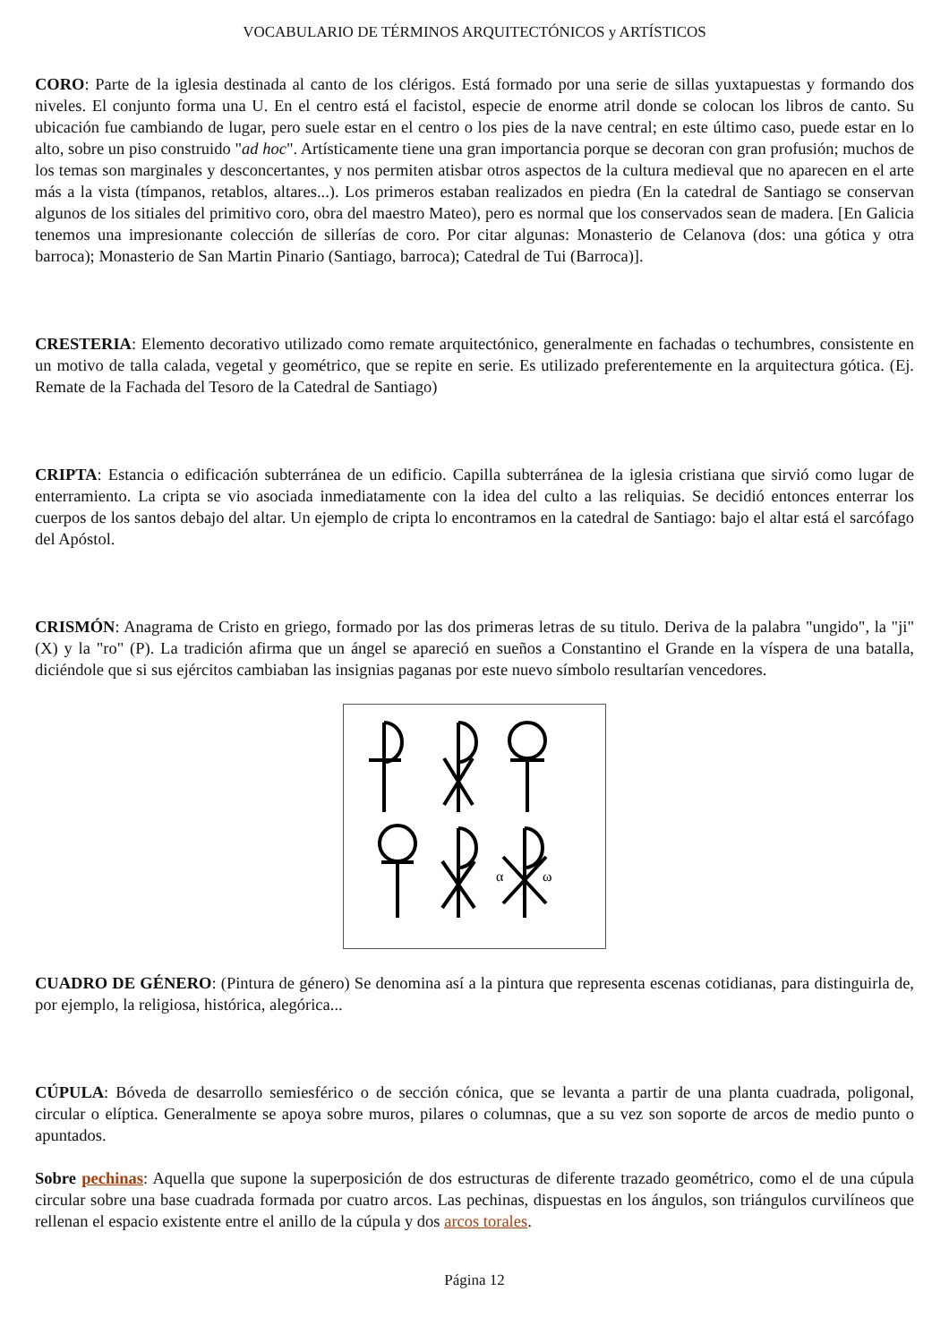VOCABULARIO DE TÉRMINOS ARQUITECTÓNICOS y ARTÍSTICOS
CORO: Parte de la iglesia destinada al canto de los clérigos. Está formado por una serie de sillas yuxtapuestas y formando dos niveles. El conjunto forma una U. En el centro está el facistol, especie de enorme atril donde se colocan los libros de canto. Su ubicación fue cambiando de lugar, pero suele estar en el centro o los pies de la nave central; en este último caso, puede estar en lo alto, sobre un piso construido "ad hoc". Artísticamente tiene una gran importancia porque se decoran con gran profusión; muchos de los temas son marginales y desconcertantes, y nos permiten atisbar otros aspectos de la cultura medieval que no aparecen en el arte más a la vista (tímpanos, retablos, altares...). Los primeros estaban realizados en piedra (En la catedral de Santiago se conservan algunos de los sitiales del primitivo coro, obra del maestro Mateo), pero es normal que los conservados sean de madera. [En Galicia tenemos una impresionante colección de sillerías de coro. Por citar algunas: Monasterio de Celanova (dos: una gótica y otra barroca); Monasterio de San Martin Pinario (Santiago, barroca); Catedral de Tui (Barroca)].
CRESTERIA: Elemento decorativo utilizado como remate arquitectónico, generalmente en fachadas o techumbres, consistente en un motivo de talla calada, vegetal y geométrico, que se repite en serie. Es utilizado preferentemente en la arquitectura gótica. (Ej. Remate de la Fachada del Tesoro de la Catedral de Santiago)
CRIPTA: Estancia o edificación subterránea de un edificio. Capilla subterránea de la iglesia cristiana que sirvió como lugar de enterramiento. La cripta se vio asociada inmediatamente con la idea del culto a las reliquias. Se decidió entonces enterrar los cuerpos de los santos debajo del altar. Un ejemplo de cripta lo encontramos en la catedral de Santiago: bajo el altar está el sarcófago del Apóstol.
CRISMÓN: Anagrama de Cristo en griego, formado por las dos primeras letras de su titulo. Deriva de la palabra "ungido", la "ji" (X) y la "ro" (P). La tradición afirma que un ángel se apareció en sueños a Constantino el Grande en la víspera de una batalla, diciéndole que si sus ejércitos cambiaban las insignias paganas por este nuevo símbolo resultarían vencedores.
α
ω
CUADRO DE GÉNERO: (Pintura de género) Se denomina así a la pintura que representa escenas cotidianas, para distinguirla de, por ejemplo, la religiosa, histórica, alegórica...
CÚPULA: Bóveda de desarrollo semiesférico o de sección cónica, que se levanta a partir de una planta cuadrada, poligonal, circular o elíptica. Generalmente se apoya sobre muros, pilares o columnas, que a su vez son soporte de arcos de medio punto o apuntados.
Sobre pechinas: Aquella que supone la superposición de dos estructuras de diferente trazado geométrico, como el de una cúpula circular sobre una base cuadrada formada por cuatro arcos. Las pechinas, dispuestas en los ángulos, son triángulos curvilíneos que rellenan el espacio existente entre el anillo de la cúpula y dos arcos torales.
Página 12